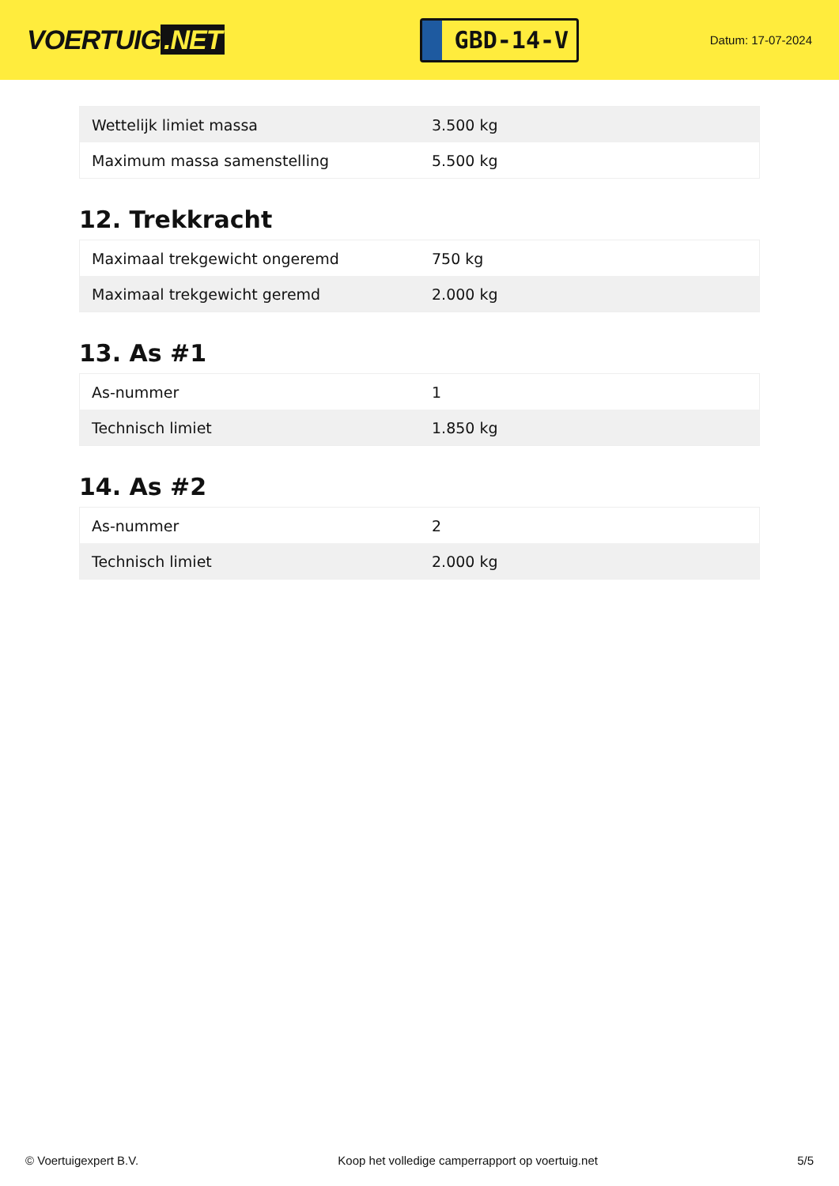VOERTUIG.NET
GBD-14-V
Datum: 17-07-2024
| Wettelijk limiet massa | 3.500 kg |
| Maximum massa samenstelling | 5.500 kg |
12. Trekkracht
| Maximaal trekgewicht ongeremd | 750 kg |
| Maximaal trekgewicht geremd | 2.000 kg |
13. As #1
| As-nummer | 1 |
| Technisch limiet | 1.850 kg |
14. As #2
| As-nummer | 2 |
| Technisch limiet | 2.000 kg |
© Voertuigexpert B.V. Koop het volledige camperrapport op voertuig.net 5/5